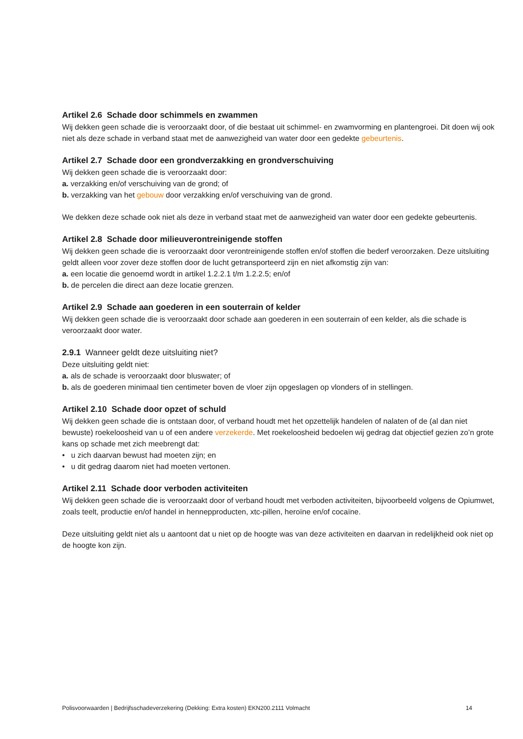Artikel 2.6 Schade door schimmels en zwammen
Wij dekken geen schade die is veroorzaakt door, of die bestaat uit schimmel- en zwamvorming en plantengroei. Dit doen wij ook niet als deze schade in verband staat met de aanwezigheid van water door een gedekte gebeurtenis.
Artikel 2.7 Schade door een grondverzakking en grondverschuiving
Wij dekken geen schade die is veroorzaakt door:
a. verzakking en/of verschuiving van de grond; of
b. verzakking van het gebouw door verzakking en/of verschuiving van de grond.
We dekken deze schade ook niet als deze in verband staat met de aanwezigheid van water door een gedekte gebeurtenis.
Artikel 2.8 Schade door milieuverontreinigende stoffen
Wij dekken geen schade die is veroorzaakt door verontreinigende stoffen en/of stoffen die bederf veroorzaken. Deze uitsluiting geldt alleen voor zover deze stoffen door de lucht getransporteerd zijn en niet afkomstig zijn van:
a. een locatie die genoemd wordt in artikel 1.2.2.1 t/m 1.2.2.5; en/of
b. de percelen die direct aan deze locatie grenzen.
Artikel 2.9 Schade aan goederen in een souterrain of kelder
Wij dekken geen schade die is veroorzaakt door schade aan goederen in een souterrain of een kelder, als die schade is veroorzaakt door water.
2.9.1 Wanneer geldt deze uitsluiting niet?
Deze uitsluiting geldt niet:
a. als de schade is veroorzaakt door bluswater; of
b. als de goederen minimaal tien centimeter boven de vloer zijn opgeslagen op vlonders of in stellingen.
Artikel 2.10 Schade door opzet of schuld
Wij dekken geen schade die is ontstaan door, of verband houdt met het opzettelijk handelen of nalaten of de (al dan niet bewuste) roekeloosheid van u of een andere verzekerde. Met roekeloosheid bedoelen wij gedrag dat objectief gezien zo’n grote kans op schade met zich meebrengt dat:
• u zich daarvan bewust had moeten zijn; en
• u dit gedrag daarom niet had moeten vertonen.
Artikel 2.11 Schade door verboden activiteiten
Wij dekken geen schade die is veroorzaakt door of verband houdt met verboden activiteiten, bijvoorbeeld volgens de Opiumwet, zoals teelt, productie en/of handel in hennepproducten, xtc-pillen, heroïne en/of cocaïne.
Deze uitsluiting geldt niet als u aantoont dat u niet op de hoogte was van deze activiteiten en daarvan in redelijkheid ook niet op de hoogte kon zijn.
Polisvoorwaarden | Bedrijfsschadeverzekering (Dekking: Extra kosten) EKN200.2111 Volmacht 14